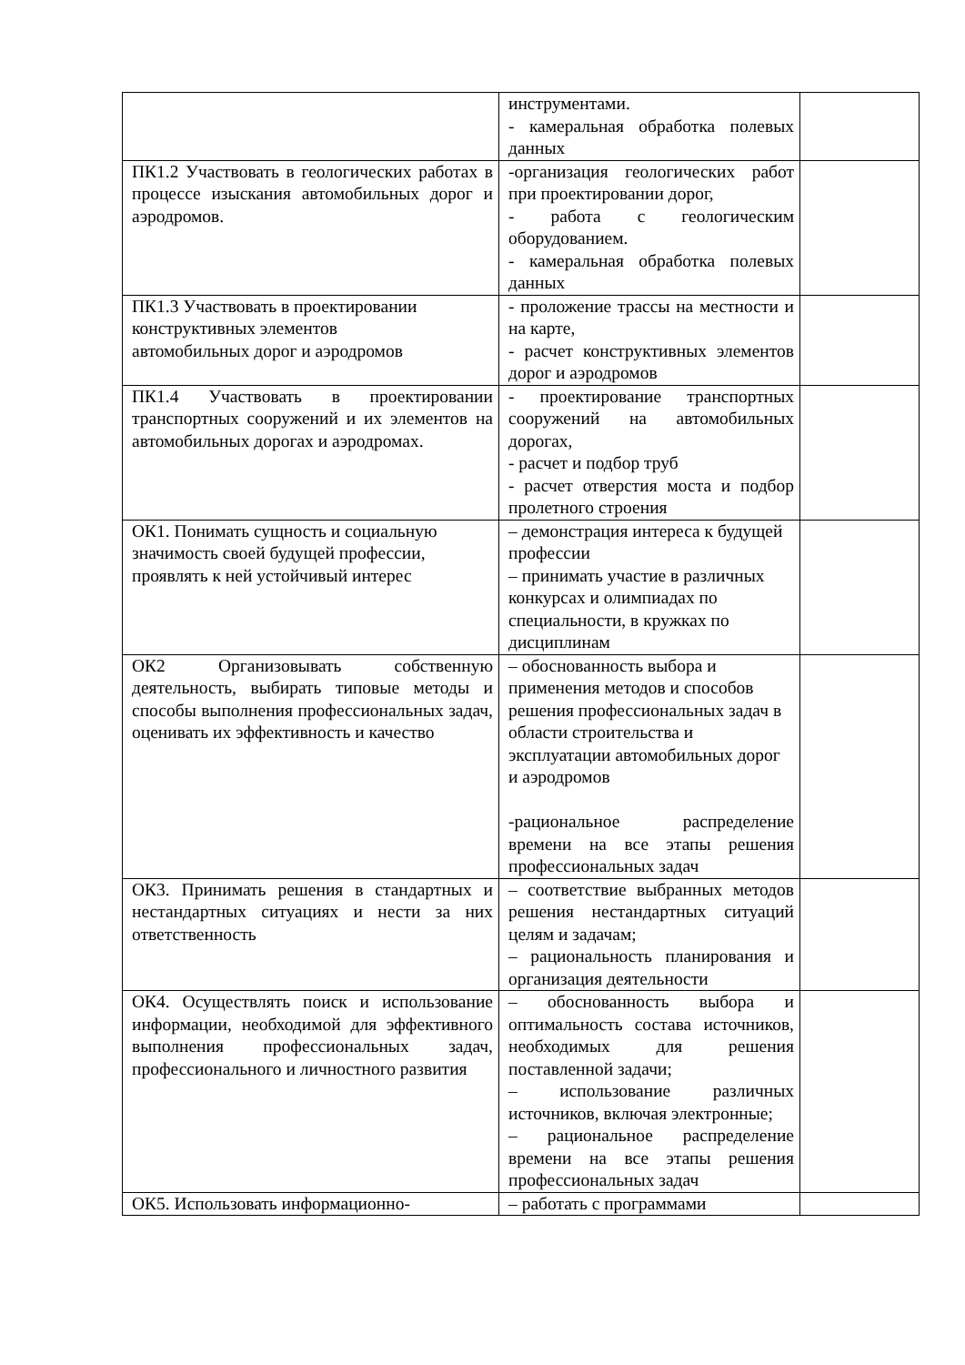| | инструментами. - камеральная обработка полевых данных | |
| ПК1.2 Участвовать в геологических работах в процессе изыскания автомобильных дорог и аэродромов. | -организация геологических работ при проектировании дорог, - работа с геологическим оборудованием. - камеральная обработка полевых данных | |
| ПК1.3 Участвовать в проектировании конструктивных элементов автомобильных дорог и аэродромов | - проложение трассы на местности и на карте, - расчет конструктивных элементов дорог и аэродромов | |
| ПК1.4 Участвовать в проектировании транспортных сооружений и их элементов на автомобильных дорогах и аэродромах. | - проектирование транспортных сооружений на автомобильных дорогах, - расчет и подбор труб - расчет отверстия моста и подбор пролетного строения | |
| ОК1. Понимать сущность и социальную значимость своей будущей профессии, проявлять к ней устойчивый интерес | – демонстрация интереса к будущей профессии – принимать участие в различных конкурсах и олимпиадах по специальности, в кружках по дисциплинам | |
| ОК2 Организовывать собственную деятельность, выбирать типовые методы и способы выполнения профессиональных задач, оценивать их эффективность и качество | – обоснованность выбора и применения методов и способов решения профессиональных задач в области строительства и эксплуатации автомобильных дорог и аэродромов -рациональное распределение времени на все этапы решения профессиональных задач | |
| ОК3. Принимать решения в стандартных и нестандартных ситуациях и нести за них ответственность | – соответствие выбранных методов решения нестандартных ситуаций целям и задачам; – рациональность планирования и организация деятельности | |
| ОК4. Осуществлять поиск и использование информации, необходимой для эффективного выполнения профессиональных задач, профессионального и личностного развития | – обоснованность выбора и оптимальность состава источников, необходимых для решения поставленной задачи; – использование различных источников, включая электронные; – рациональное распределение времени на все этапы решения профессиональных задач | |
| ОК5. Использовать информационно- | – работать с программами | |